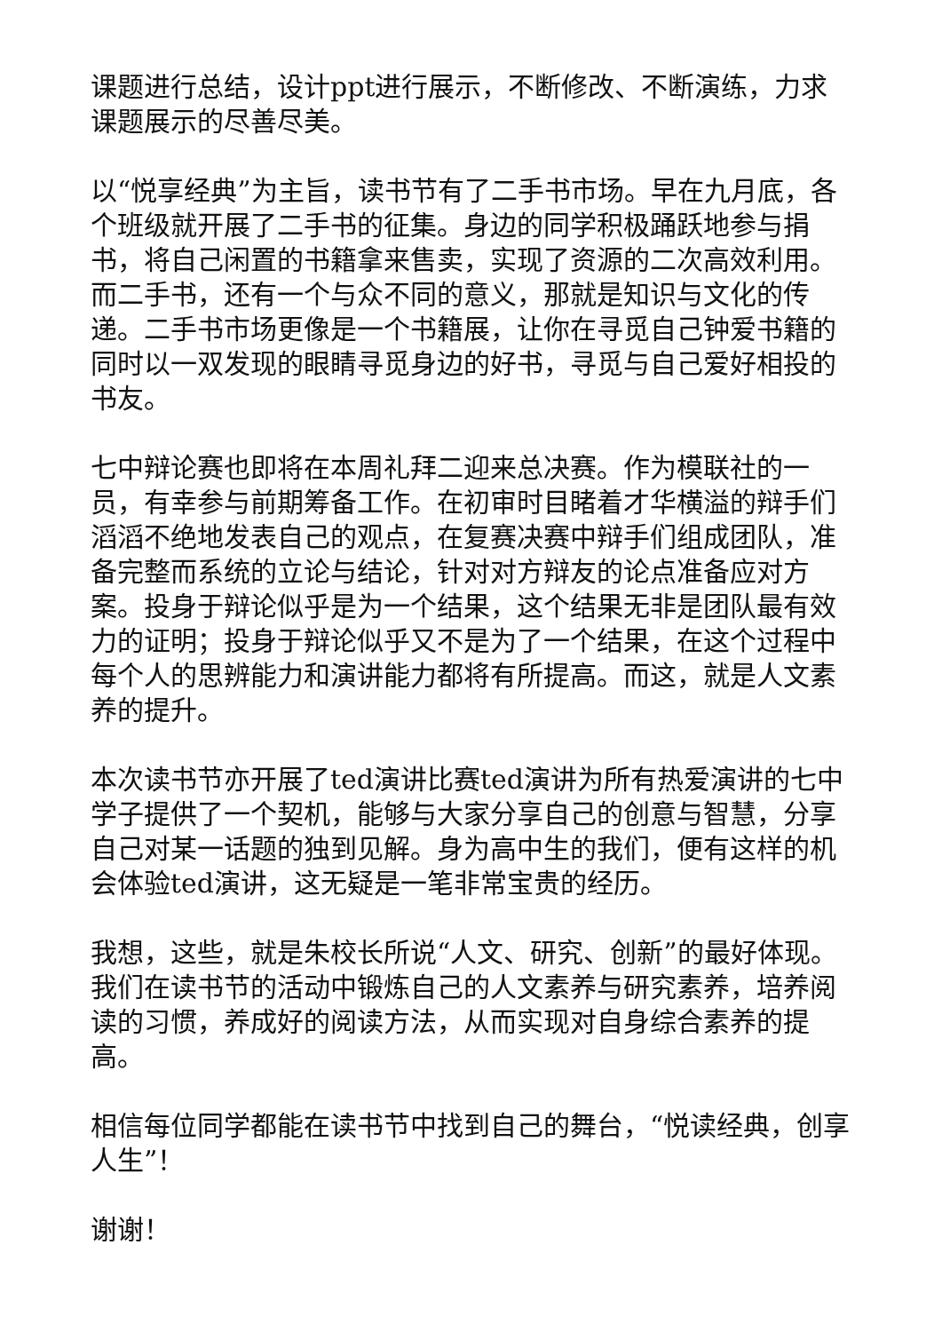课题进行总结，设计ppt进行展示，不断修改、不断演练，力求课题展示的尽善尽美。
以“悦享经典”为主旨，读书节有了二手书市场。早在九月底，各个班级就开展了二手书的征集。身边的同学积极踊跃地参与捐书，将自己闲置的书籍拿来售卖，实现了资源的二次高效利用。而二手书，还有一个与众不同的意义，那就是知识与文化的传递。二手书市场更像是一个书籍展，让你在寻觅自己钟爱书籍的同时以一双发现的眼睛寻觅身边的好书，寻觅与自己爱好相投的书友。
七中辩论赛也即将在本周礼拜二迎来总决赛。作为模联社的一员，有幸参与前期筹备工作。在初审时目睹着才华横溢的辩手们滔滔不绝地发表自己的观点，在复赛决赛中辩手们组成团队，准备完整而系统的立论与结论，针对对方辩友的论点准备应对方案。投身于辩论似乎是为一个结果，这个结果无非是团队最有效力的证明；投身于辩论似乎又不是为了一个结果，在这个过程中每个人的思辨能力和演讲能力都将有所提高。而这，就是人文素养的提升。
本次读书节亦开展了ted演讲比赛ted演讲为所有热爱演讲的七中学子提供了一个契机，能够与大家分享自己的创意与智慧，分享自己对某一话题的独到见解。身为高中生的我们，便有这样的机会体验ted演讲，这无疑是一笔非常宝贵的经历。
我想，这些，就是朱校长所说“人文、研究、创新”的最好体现。我们在读书节的活动中锻炼自己的人文素养与研究素养，培养阅读的习惯，养成好的阅读方法，从而实现对自身综合素养的提高。
相信每位同学都能在读书节中找到自己的舞台，“悦读经典，创享人生”！
谢谢！